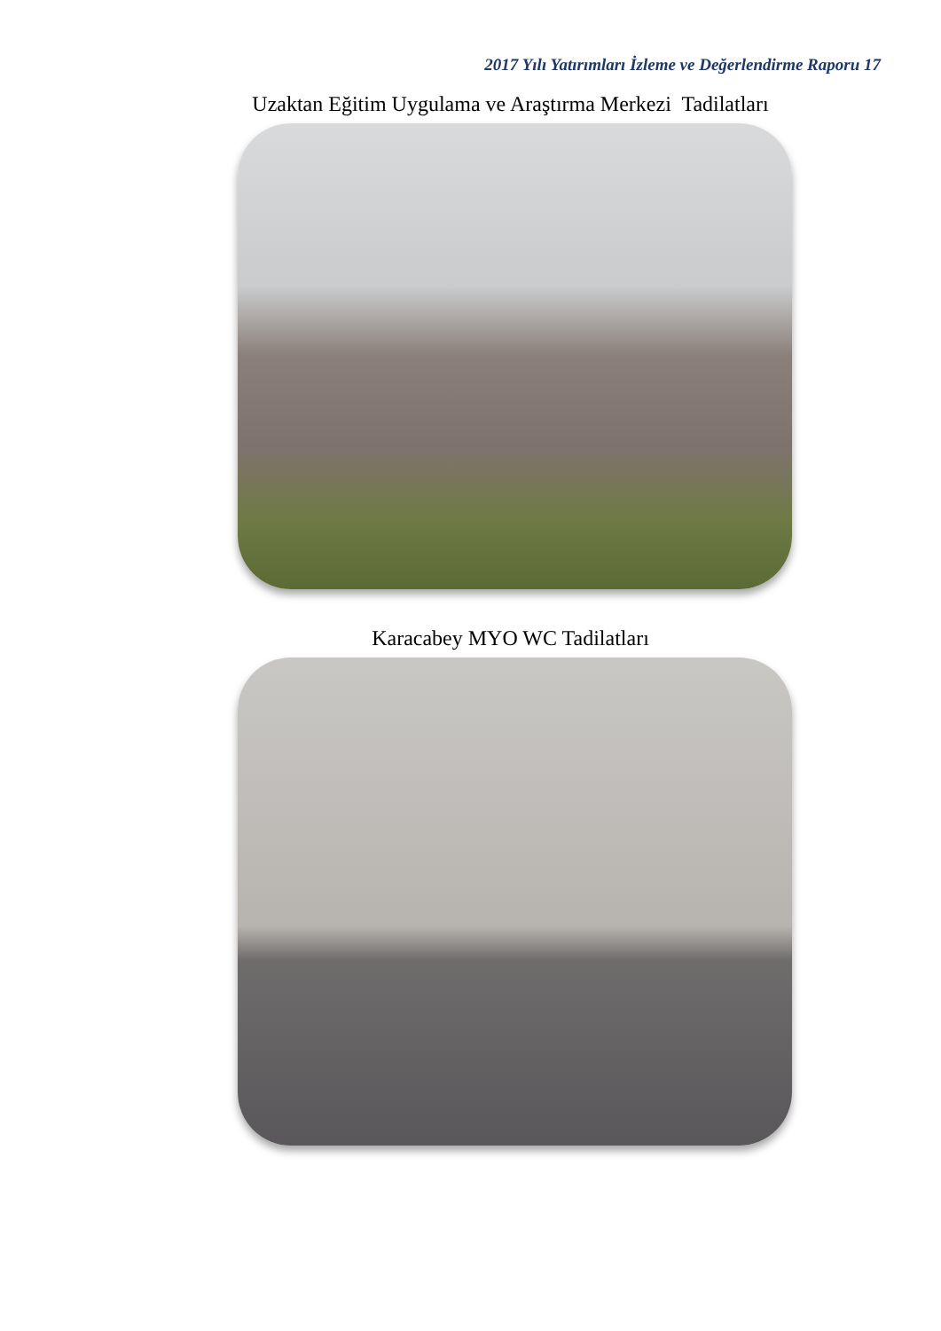2017 Yılı Yatırımları İzleme ve Değerlendirme Raporu 17
Uzaktan Eğitim Uygulama ve Araştırma Merkezi Tadilatları
Karacabey MYO WC Tadilatları